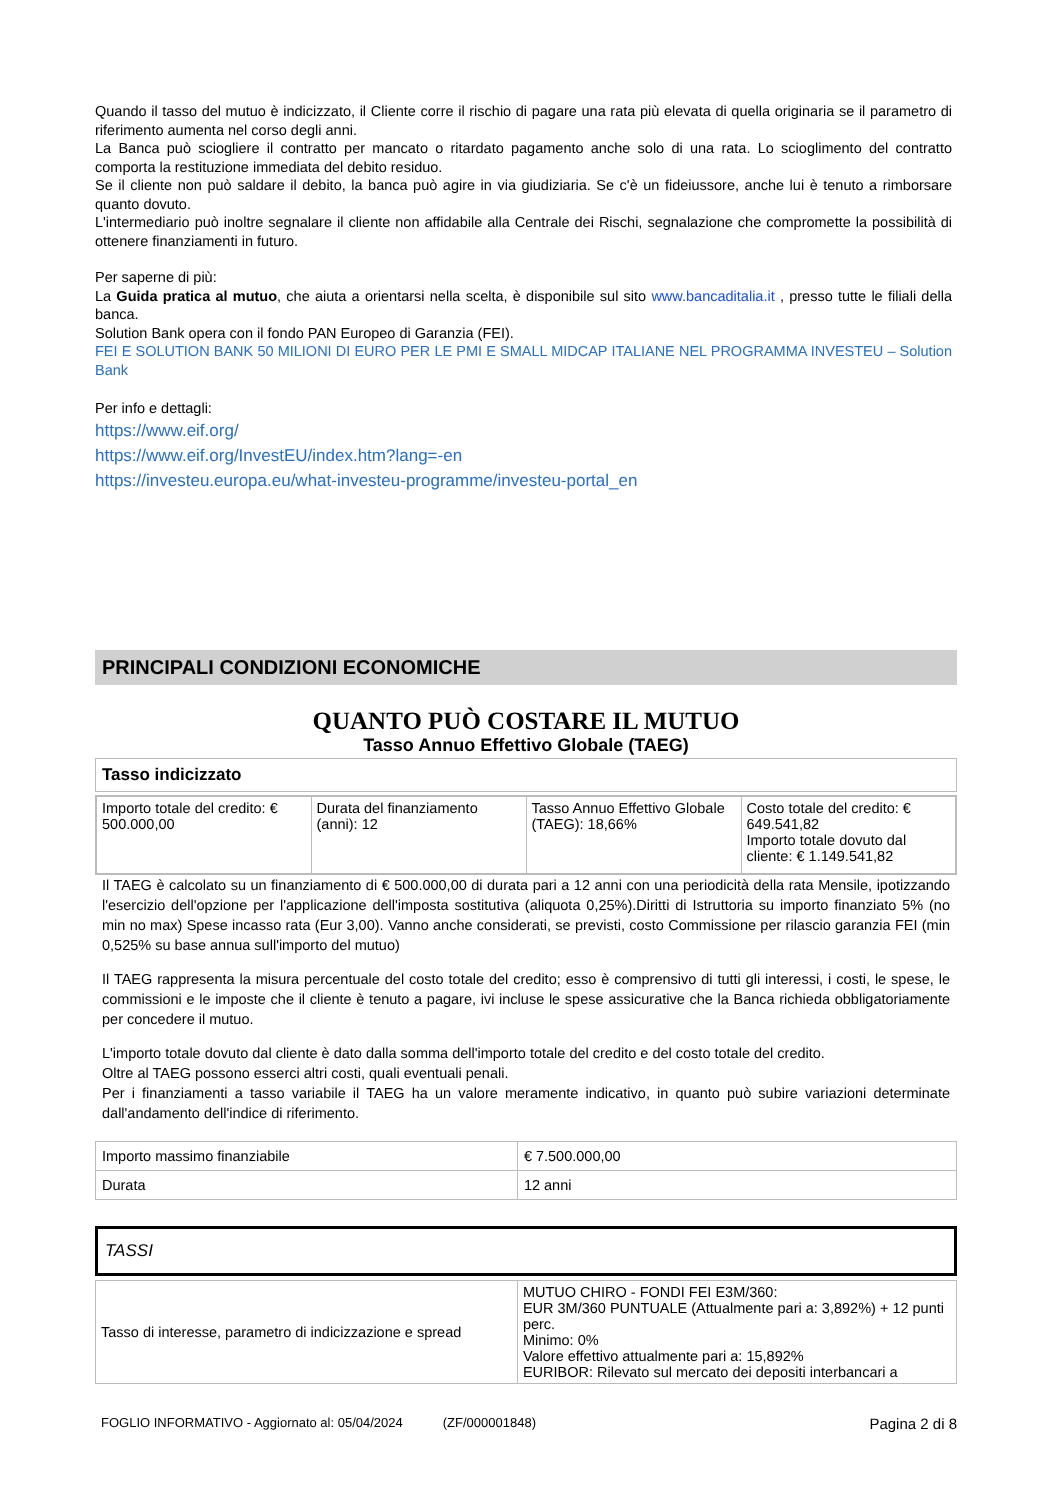Quando il tasso del mutuo è indicizzato, il Cliente corre il rischio di pagare una rata più elevata di quella originaria se il parametro di riferimento aumenta nel corso degli anni.
La Banca può sciogliere il contratto per mancato o ritardato pagamento anche solo di una rata. Lo scioglimento del contratto comporta la restituzione immediata del debito residuo.
Se il cliente non può saldare il debito, la banca può agire in via giudiziaria. Se c'è un fideiussore, anche lui è tenuto a rimborsare quanto dovuto.
L'intermediario può inoltre segnalare il cliente non affidabile alla Centrale dei Rischi, segnalazione che compromette la possibilità di ottenere finanziamenti in futuro.
Per saperne di più:
La Guida pratica al mutuo, che aiuta a orientarsi nella scelta, è disponibile sul sito www.bancaditalia.it , presso tutte le filiali della banca.
Solution Bank opera con il fondo PAN Europeo di Garanzia (FEI).
FEI E SOLUTION BANK 50 MILIONI DI EURO PER LE PMI E SMALL MIDCAP ITALIANE NEL PROGRAMMA INVESTEU – Solution Bank
Per info e dettagli:
https://www.eif.org/
https://www.eif.org/InvestEU/index.htm?lang=-en
https://investeu.europa.eu/what-investeu-programme/investeu-portal_en
PRINCIPALI CONDIZIONI ECONOMICHE
QUANTO PUÒ COSTARE IL MUTUO
Tasso Annuo Effettivo Globale (TAEG)
| Tasso indicizzato |
| Importo totale del credito: € 500.000,00 | Durata del finanziamento (anni): 12 | Tasso Annuo Effettivo Globale (TAEG): 18,66% | Costo totale del credito: € 649.541,82 Importo totale dovuto dal cliente: € 1.149.541,82 |
Il TAEG è calcolato su un finanziamento di € 500.000,00 di durata pari a 12 anni con una periodicità della rata Mensile, ipotizzando l'esercizio dell'opzione per l'applicazione dell'imposta sostitutiva (aliquota 0,25%).Diritti di Istruttoria su importo finanziato 5% (no min no max) Spese incasso rata (Eur 3,00). Vanno anche considerati, se previsti, costo Commissione per rilascio garanzia FEI (min 0,525% su base annua sull'importo del mutuo)
Il TAEG rappresenta la misura percentuale del costo totale del credito; esso è comprensivo di tutti gli interessi, i costi, le spese, le commissioni e le imposte che il cliente è tenuto a pagare, ivi incluse le spese assicurative che la Banca richieda obbligatoriamente per concedere il mutuo.
L'importo totale dovuto dal cliente è dato dalla somma dell'importo totale del credito e del costo totale del credito.
Oltre al TAEG possono esserci altri costi, quali eventuali penali.
Per i finanziamenti a tasso variabile il TAEG ha un valore meramente indicativo, in quanto può subire variazioni determinate dall'andamento dell'indice di riferimento.
| Importo massimo finanziabile | € 7.500.000,00 |
| Durata | 12 anni |
| TASSI |
| Tasso di interesse, parametro di indicizzazione e spread | MUTUO CHIRO - FONDI FEI E3M/360: EUR 3M/360 PUNTUALE (Attualmente pari a: 3,892%) + 12 punti perc. Minimo: 0% Valore effettivo attualmente pari a: 15,892% EURIBOR: Rilevato sul mercato dei depositi interbancari a |
FOGLIO INFORMATIVO - Aggiornato al: 05/04/2024 (ZF/000001848) Pagina 2 di 8